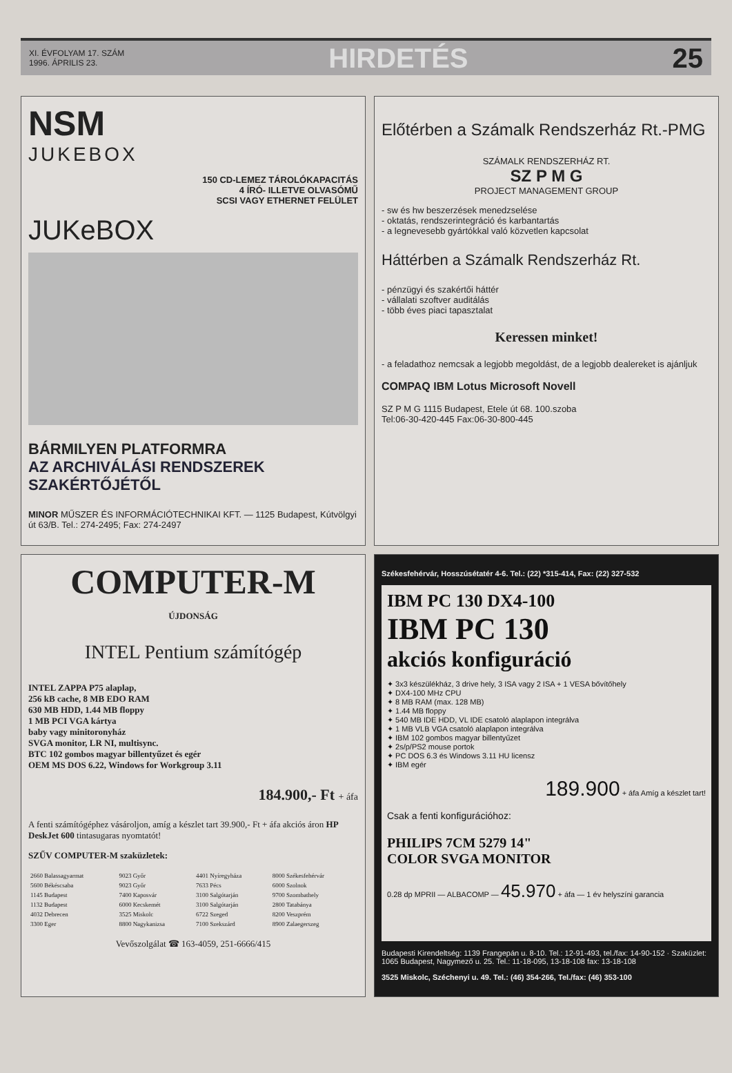XI. ÉVFOLYAM 17. SZÁM
1996. ÁPRILIS 23.
HIRDETÉS 25
NSM
JUKEBOX
150 CD-LEMEZ TÁROLÓKAPACITÁS
4 ÍRÓ- ILLETVE OLVASÓMŰ
SCSI VAGY ETHERNET FELÜLET
JUKeBOX
BÁRMILYEN PLATFORMRA
AZ ARCHIVÁLÁSI RENDSZEREK SZAKÉRTŐJÉTŐL
MINOR MŰSZER ÉS INFORMÁCIÓTECHNIKAI KFT. — 1125 Budapest, Kútvölgyi út 63/B. Tel.: 274-2495; Fax: 274-2497
Előtérben a Számalk Rendszerház Rt.-PMG
SZÁMALK RENDSZERHÁZ RT.
SZ P M G
PROJECT MANAGEMENT GROUP
- sw és hw beszerzések menedzselése
- oktatás, rendszerintegráció és karbantartás
- a legnevesebb gyártókkal való közvetlen kapcsolat
Háttérben a Számalk Rendszerház Rt.
- pénzügyi és szakértői háttér
- vállalati szoftver auditálás
- több éves piaci tapasztalat
Keressen minket!
- a feladathoz nemcsak a legjobb megoldást, de a legjobb dealereket is ajánljuk
COMPAQ IBM Lotus Microsoft Novell
SZ P M G 1115 Budapest, Etele út 68. 100.szoba
Tel:06-30-420-445 Fax:06-30-800-445
COMPUTER-M
ÚJDONSÁG
INTEL Pentium számítógép
INTEL ZAPPA P75 alaplap,
256 kB cache, 8 MB EDO RAM
630 MB HDD, 1.44 MB floppy
1 MB PCI VGA kártya
baby vagy minitoronyház
SVGA monitor, LR NI, multisync.
BTC 102 gombos magyar billentyűzet és egér
OEM MS DOS 6.22, Windows for Workgroup 3.11
184.900,- Ft + áfa
A fenti számítógéphez vásároljon, amíg a készlet tart 39.900,- Ft + áfa akciós áron HP DeskJet 600 tintasugaras nyomtatót!
SZŰV COMPUTER-M szaküzletek:
| 2660 Balassagyarmat | 9023 Győr | 4401 Nyíregyháza | 8000 Székesfehérvár |
| 5600 Békéscsaba | 9023 Győr | 7633 Pécs | 6000 Szolnok |
| 1145 Budapest | 7400 Kaposvár | 3100 Salgótarján | 9700 Szombathely |
| 1132 Budapest | 6000 Kecskemét | 3100 Salgótarján | 2800 Tatabánya |
| 4032 Debrecen | 3525 Miskolc | 6722 Szeged | 8200 Veszprém |
| 3300 Eger | 8800 Nagykanizsa | 7100 Szekszárd | 8900 Zalaegerszeg |
Vevőszolgálat ☎ 163-4059, 251-6666/415
Székesfehérvár, Hosszúsétatér 4-6. Tel.: (22) *315-414, Fax: (22) 327-532
IBM PC 130 DX4-100
IBM PC 130
akciós konfiguráció
✦ 3x3 készülékház, 3 drive hely, 3 ISA vagy 2 ISA + 1 VESA bővítőhely
✦ DX4-100 MHz CPU
✦ 8 MB RAM (max. 128 MB)
✦ 1.44 MB floppy
✦ 540 MB IDE HDD, VL IDE csatoló alaplapon integrálva
✦ 1 MB VLB VGA csatoló alaplapon integrálva
✦ IBM 102 gombos magyar billentyűzet
✦ 2s/p/PS2 mouse portok
✦ PC DOS 6.3 és Windows 3.11 HU licensz
✦ IBM egér
189.900 + áfa Amíg a készlet tart!
Csak a fenti konfigurációhoz:
PHILIPS 7CM 5279 14"
COLOR SVGA MONITOR
0.28 dp MPRII — ALBACOMP — 45.970 + áfa — 1 év helyszíni garancia
Budapesti Kirendeltség: 1139 Frangepán u. 8-10. Tel.: 12-91-493, tel./fax: 14-90-152 · Szaküzlet: 1065 Budapest, Nagymező u. 25. Tel.: 11-18-095, 13-18-108 fax: 13-18-108
3525 Miskolc, Széchenyi u. 49. Tel.: (46) 354-266, Tel./fax: (46) 353-100